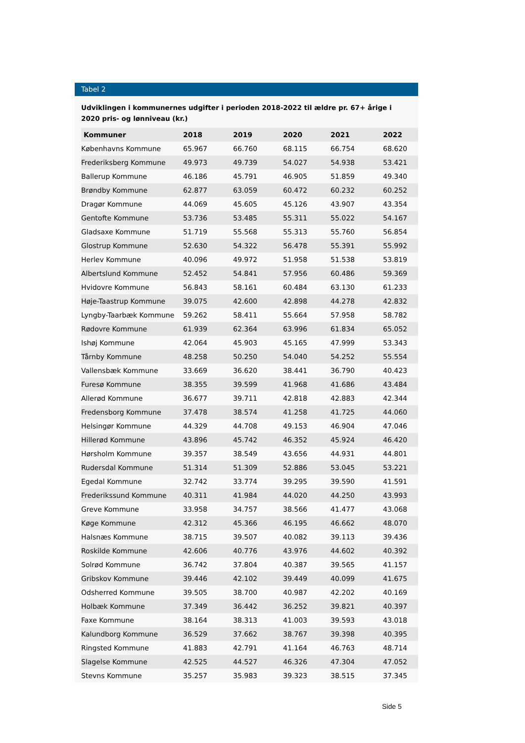Tabel 2
Udviklingen i kommunernes udgifter i perioden 2018-2022 til ældre pr. 67+ årige i 2020 pris- og lønniveau (kr.)
| Kommuner | 2018 | 2019 | 2020 | 2021 | 2022 |
| --- | --- | --- | --- | --- | --- |
| Københavns Kommune | 65.967 | 66.760 | 68.115 | 66.754 | 68.620 |
| Frederiksberg Kommune | 49.973 | 49.739 | 54.027 | 54.938 | 53.421 |
| Ballerup Kommune | 46.186 | 45.791 | 46.905 | 51.859 | 49.340 |
| Brøndby Kommune | 62.877 | 63.059 | 60.472 | 60.232 | 60.252 |
| Dragør Kommune | 44.069 | 45.605 | 45.126 | 43.907 | 43.354 |
| Gentofte Kommune | 53.736 | 53.485 | 55.311 | 55.022 | 54.167 |
| Gladsaxe Kommune | 51.719 | 55.568 | 55.313 | 55.760 | 56.854 |
| Glostrup Kommune | 52.630 | 54.322 | 56.478 | 55.391 | 55.992 |
| Herlev Kommune | 40.096 | 49.972 | 51.958 | 51.538 | 53.819 |
| Albertslund Kommune | 52.452 | 54.841 | 57.956 | 60.486 | 59.369 |
| Hvidovre Kommune | 56.843 | 58.161 | 60.484 | 63.130 | 61.233 |
| Høje-Taastrup Kommune | 39.075 | 42.600 | 42.898 | 44.278 | 42.832 |
| Lyngby-Taarbæk Kommune | 59.262 | 58.411 | 55.664 | 57.958 | 58.782 |
| Rødovre Kommune | 61.939 | 62.364 | 63.996 | 61.834 | 65.052 |
| Ishøj Kommune | 42.064 | 45.903 | 45.165 | 47.999 | 53.343 |
| Tårnby Kommune | 48.258 | 50.250 | 54.040 | 54.252 | 55.554 |
| Vallensbæk Kommune | 33.669 | 36.620 | 38.441 | 36.790 | 40.423 |
| Furesø Kommune | 38.355 | 39.599 | 41.968 | 41.686 | 43.484 |
| Allerød Kommune | 36.677 | 39.711 | 42.818 | 42.883 | 42.344 |
| Fredensborg Kommune | 37.478 | 38.574 | 41.258 | 41.725 | 44.060 |
| Helsingør Kommune | 44.329 | 44.708 | 49.153 | 46.904 | 47.046 |
| Hillerød Kommune | 43.896 | 45.742 | 46.352 | 45.924 | 46.420 |
| Hørsholm Kommune | 39.357 | 38.549 | 43.656 | 44.931 | 44.801 |
| Rudersdal Kommune | 51.314 | 51.309 | 52.886 | 53.045 | 53.221 |
| Egedal Kommune | 32.742 | 33.774 | 39.295 | 39.590 | 41.591 |
| Frederikssund Kommune | 40.311 | 41.984 | 44.020 | 44.250 | 43.993 |
| Greve Kommune | 33.958 | 34.757 | 38.566 | 41.477 | 43.068 |
| Køge Kommune | 42.312 | 45.366 | 46.195 | 46.662 | 48.070 |
| Halsnæs Kommune | 38.715 | 39.507 | 40.082 | 39.113 | 39.436 |
| Roskilde Kommune | 42.606 | 40.776 | 43.976 | 44.602 | 40.392 |
| Solrød Kommune | 36.742 | 37.804 | 40.387 | 39.565 | 41.157 |
| Gribskov Kommune | 39.446 | 42.102 | 39.449 | 40.099 | 41.675 |
| Odsherred Kommune | 39.505 | 38.700 | 40.987 | 42.202 | 40.169 |
| Holbæk Kommune | 37.349 | 36.442 | 36.252 | 39.821 | 40.397 |
| Faxe Kommune | 38.164 | 38.313 | 41.003 | 39.593 | 43.018 |
| Kalundborg Kommune | 36.529 | 37.662 | 38.767 | 39.398 | 40.395 |
| Ringsted Kommune | 41.883 | 42.791 | 41.164 | 46.763 | 48.714 |
| Slagelse Kommune | 42.525 | 44.527 | 46.326 | 47.304 | 47.052 |
| Stevns Kommune | 35.257 | 35.983 | 39.323 | 38.515 | 37.345 |
Side 5